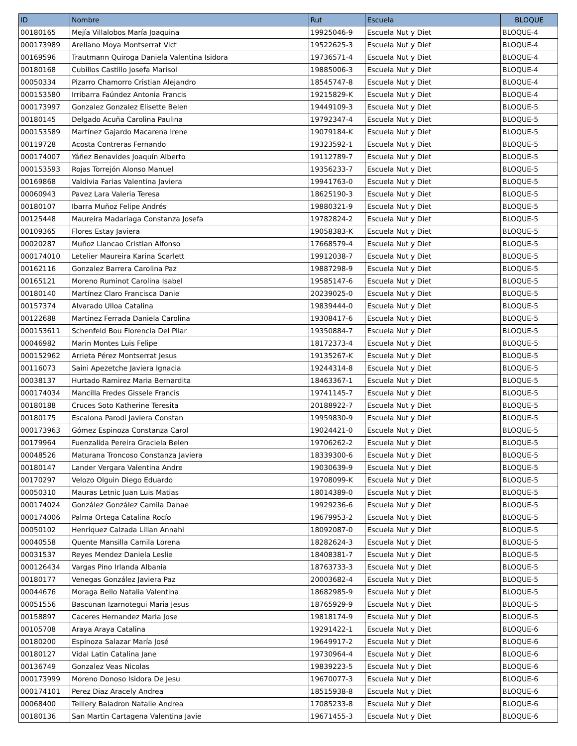| ID | Nombre | Rut | Escuela | BLOQUE |
| --- | --- | --- | --- | --- |
| 00180165 | Mejía Villalobos María Joaquina | 19925046-9 | Escuela Nut y Diet | BLOQUE-4 |
| 000173989 | Arellano Moya Montserrat Vict | 19522625-3 | Escuela Nut y Diet | BLOQUE-4 |
| 00169596 | Trautmann Quiroga Daniela Valentina Isidora | 19736571-4 | Escuela Nut y Diet | BLOQUE-4 |
| 00180168 | Cubillos Castillo Josefa Marisol | 19885006-3 | Escuela Nut y Diet | BLOQUE-4 |
| 00050334 | Pizarro Chamorro Cristian Alejandro | 18545747-8 | Escuela Nut y Diet | BLOQUE-4 |
| 000153580 | Irribarra Faúndez Antonia Francis | 19215829-K | Escuela Nut y Diet | BLOQUE-4 |
| 000173997 | Gonzalez Gonzalez Elisette Belen | 19449109-3 | Escuela Nut y Diet | BLOQUE-5 |
| 00180145 | Delgado Acuña Carolina Paulina | 19792347-4 | Escuela Nut y Diet | BLOQUE-5 |
| 000153589 | Martínez Gajardo Macarena Irene | 19079184-K | Escuela Nut y Diet | BLOQUE-5 |
| 00119728 | Acosta Contreras Fernando | 19323592-1 | Escuela Nut y Diet | BLOQUE-5 |
| 000174007 | Yáñez Benavides Joaquín Alberto | 19112789-7 | Escuela Nut y Diet | BLOQUE-5 |
| 000153593 | Rojas Torrejón Alonso Manuel | 19356233-7 | Escuela Nut y Diet | BLOQUE-5 |
| 00169868 | Valdivia Farias Valentina Javiera | 19941763-0 | Escuela Nut y Diet | BLOQUE-5 |
| 00060943 | Pavez Lara Valeria Teresa | 18625190-3 | Escuela Nut y Diet | BLOQUE-5 |
| 00180107 | Ibarra Muñoz Felipe Andrés | 19880321-9 | Escuela Nut y Diet | BLOQUE-5 |
| 00125448 | Maureira Madariaga Constanza Josefa | 19782824-2 | Escuela Nut y Diet | BLOQUE-5 |
| 00109365 | Flores Estay Javiera | 19058383-K | Escuela Nut y Diet | BLOQUE-5 |
| 00020287 | Muñoz Llancao Cristian Alfonso | 17668579-4 | Escuela Nut y Diet | BLOQUE-5 |
| 000174010 | Letelier Maureira Karina Scarlett | 19912038-7 | Escuela Nut y Diet | BLOQUE-5 |
| 00162116 | Gonzalez Barrera Carolina Paz | 19887298-9 | Escuela Nut y Diet | BLOQUE-5 |
| 00165121 | Moreno Ruminot Carolina Isabel | 19585147-6 | Escuela Nut y Diet | BLOQUE-5 |
| 00180140 | Martínez Claro Francisca Danie | 20239025-0 | Escuela Nut y Diet | BLOQUE-5 |
| 00157374 | Alvarado Ulloa Catalina | 19839444-0 | Escuela Nut y Diet | BLOQUE-5 |
| 00122688 | Martinez Ferrada Daniela Carolina | 19308417-6 | Escuela Nut y Diet | BLOQUE-5 |
| 000153611 | Schenfeld Bou Florencia Del Pilar | 19350884-7 | Escuela Nut y Diet | BLOQUE-5 |
| 00046982 | Marin Montes Luis Felipe | 18172373-4 | Escuela Nut y Diet | BLOQUE-5 |
| 000152962 | Arrieta Pérez Montserrat Jesus | 19135267-K | Escuela Nut y Diet | BLOQUE-5 |
| 00116073 | Saini Apezetche Javiera Ignacia | 19244314-8 | Escuela Nut y Diet | BLOQUE-5 |
| 00038137 | Hurtado Ramirez Maria Bernardita | 18463367-1 | Escuela Nut y Diet | BLOQUE-5 |
| 000174034 | Mancilla Fredes Gissele Francis | 19741145-7 | Escuela Nut y Diet | BLOQUE-5 |
| 00180188 | Cruces Soto Katherine Teresita | 20188922-7 | Escuela Nut y Diet | BLOQUE-5 |
| 00180175 | Escalona Parodi Javiera Constan | 19959830-9 | Escuela Nut y Diet | BLOQUE-5 |
| 000173963 | Gómez Espinoza Constanza Carol | 19024421-0 | Escuela Nut y Diet | BLOQUE-5 |
| 00179964 | Fuenzalida Pereira Graciela Belen | 19706262-2 | Escuela Nut y Diet | BLOQUE-5 |
| 00048526 | Maturana Troncoso Constanza Javiera | 18339300-6 | Escuela Nut y Diet | BLOQUE-5 |
| 00180147 | Lander Vergara Valentina Andre | 19030639-9 | Escuela Nut y Diet | BLOQUE-5 |
| 00170297 | Velozo Olguin Diego Eduardo | 19708099-K | Escuela Nut y Diet | BLOQUE-5 |
| 00050310 | Mauras Letnic Juan Luis Matias | 18014389-0 | Escuela Nut y Diet | BLOQUE-5 |
| 000174024 | González González Camila Danae | 19929236-6 | Escuela Nut y Diet | BLOQUE-5 |
| 000174006 | Palma Ortega Catalina Rocío | 19679953-2 | Escuela Nut y Diet | BLOQUE-5 |
| 00050102 | Henriquez Calzada Lilian Annahi | 18092087-0 | Escuela Nut y Diet | BLOQUE-5 |
| 00040558 | Quente Mansilla Camila Lorena | 18282624-3 | Escuela Nut y Diet | BLOQUE-5 |
| 00031537 | Reyes Mendez Daniela Leslie | 18408381-7 | Escuela Nut y Diet | BLOQUE-5 |
| 000126434 | Vargas Pino Irlanda Albania | 18763733-3 | Escuela Nut y Diet | BLOQUE-5 |
| 00180177 | Venegas González Javiera Paz | 20003682-4 | Escuela Nut y Diet | BLOQUE-5 |
| 00044676 | Moraga Bello Natalia Valentina | 18682985-9 | Escuela Nut y Diet | BLOQUE-5 |
| 00051556 | Bascunan Izarnotegui Maria Jesus | 18765929-9 | Escuela Nut y Diet | BLOQUE-5 |
| 00158897 | Caceres Hernandez Maria Jose | 19818174-9 | Escuela Nut y Diet | BLOQUE-5 |
| 00105708 | Araya Araya Catalina | 19291422-1 | Escuela Nut y Diet | BLOQUE-6 |
| 00180200 | Espinoza Salazar María José | 19649917-2 | Escuela Nut y Diet | BLOQUE-6 |
| 00180127 | Vidal Latin Catalina Jane | 19730964-4 | Escuela Nut y Diet | BLOQUE-6 |
| 00136749 | Gonzalez Veas Nicolas | 19839223-5 | Escuela Nut y Diet | BLOQUE-6 |
| 000173999 | Moreno Donoso Isidora De Jesu | 19670077-3 | Escuela Nut y Diet | BLOQUE-6 |
| 000174101 | Perez Diaz Aracely Andrea | 18515938-8 | Escuela Nut y Diet | BLOQUE-6 |
| 00068400 | Teillery Baladron Natalie Andrea | 17085233-8 | Escuela Nut y Diet | BLOQUE-6 |
| 00180136 | San Martin Cartagena Valentina Javie | 19671455-3 | Escuela Nut y Diet | BLOQUE-6 |